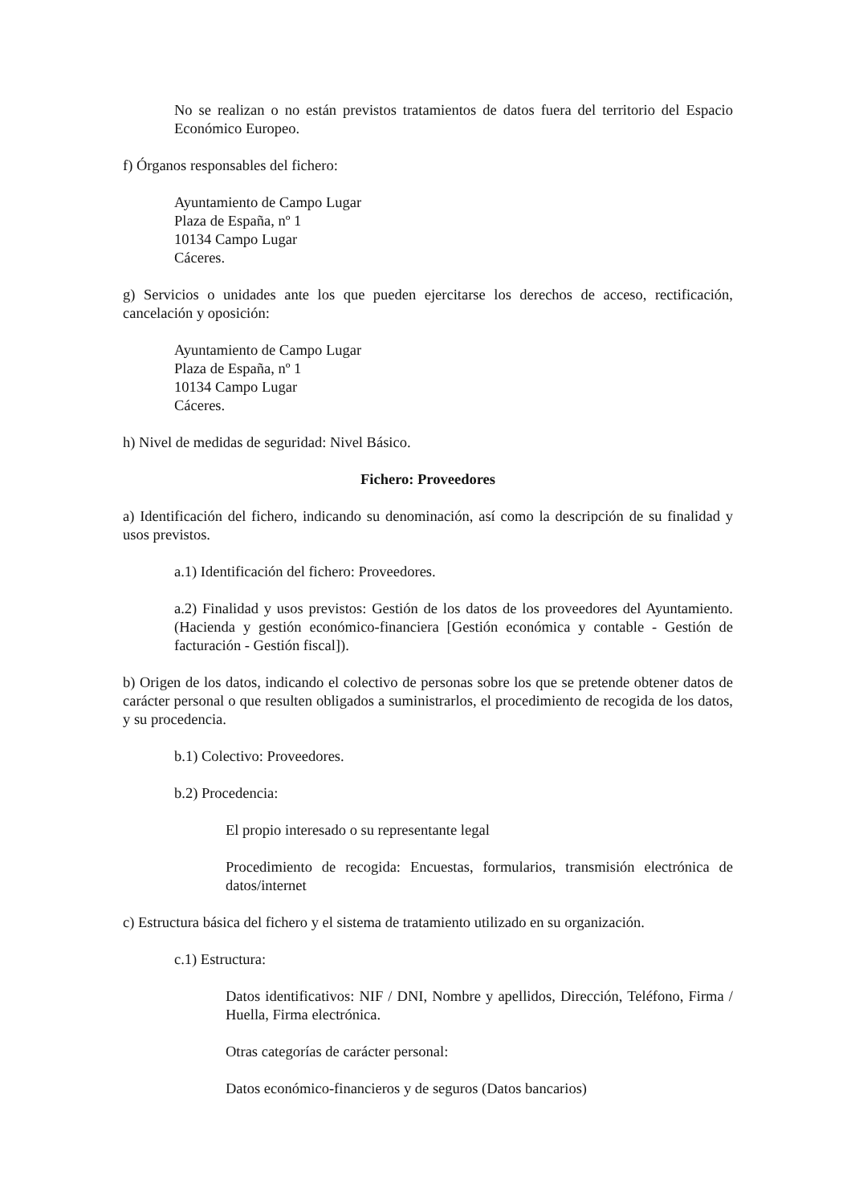No se realizan o no están previstos tratamientos de datos fuera del territorio del Espacio Económico Europeo.
f) Órganos responsables del fichero:
Ayuntamiento de Campo Lugar
Plaza de España, nº 1
10134 Campo Lugar
Cáceres.
g) Servicios o unidades ante los que pueden ejercitarse los derechos de acceso, rectificación, cancelación y oposición:
Ayuntamiento de Campo Lugar
Plaza de España, nº 1
10134 Campo Lugar
Cáceres.
h) Nivel de medidas de seguridad: Nivel Básico.
Fichero: Proveedores
a) Identificación del fichero, indicando su denominación, así como la descripción de su finalidad y usos previstos.
a.1) Identificación del fichero: Proveedores.
a.2) Finalidad y usos previstos: Gestión de los datos de los proveedores del Ayuntamiento.(Hacienda y gestión económico-financiera [Gestión económica y contable - Gestión de facturación - Gestión fiscal]).
b) Origen de los datos, indicando el colectivo de personas sobre los que se pretende obtener datos de carácter personal o que resulten obligados a suministrarlos, el procedimiento de recogida de los datos, y su procedencia.
b.1) Colectivo: Proveedores.
b.2) Procedencia:
El propio interesado o su representante legal
Procedimiento de recogida: Encuestas, formularios, transmisión electrónica de datos/internet
c) Estructura básica del fichero y el sistema de tratamiento utilizado en su organización.
c.1) Estructura:
Datos identificativos: NIF / DNI, Nombre y apellidos, Dirección, Teléfono, Firma / Huella, Firma electrónica.
Otras categorías de carácter personal:
Datos económico-financieros y de seguros (Datos bancarios)